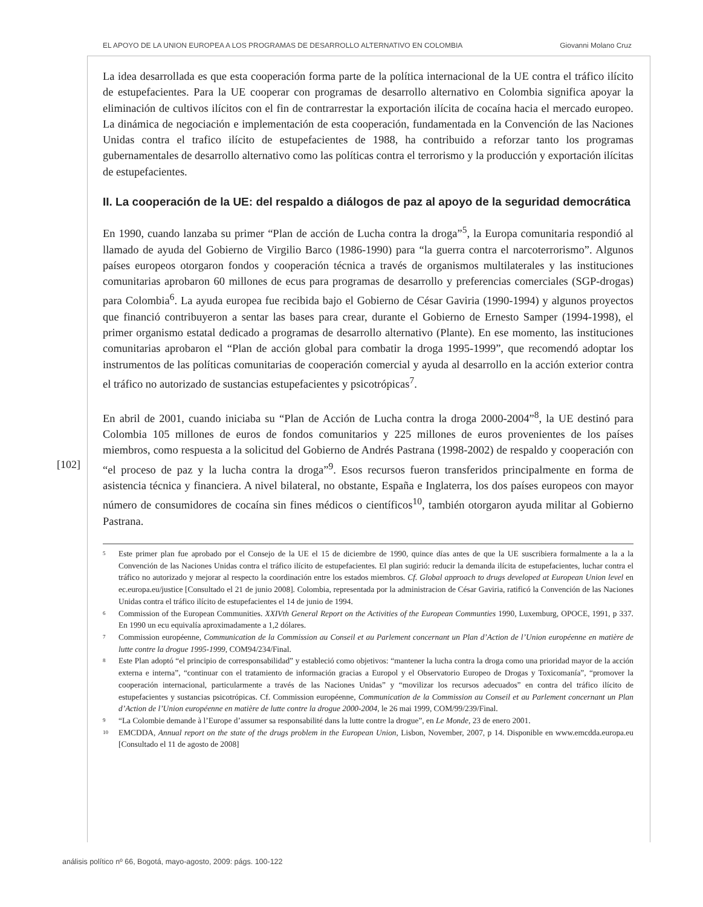EL APOYO DE LA UNION EUROPEA A LOS PROGRAMAS DE DESARROLLO ALTERNATIVO EN COLOMBIA Giovanni Molano Cruz
[102]
La idea desarrollada es que esta cooperación forma parte de la política internacional de la UE contra el tráfico ilícito de estupefacientes. Para la UE cooperar con programas de desarrollo alternativo en Colombia significa apoyar la eliminación de cultivos ilícitos con el fin de contrarrestar la exportación ilícita de cocaína hacia el mercado europeo. La dinámica de negociación e implementación de esta cooperación, fundamentada en la Convención de las Naciones Unidas contra el trafico ilícito de estupefacientes de 1988, ha contribuido a reforzar tanto los programas gubernamentales de desarrollo alternativo como las políticas contra el terrorismo y la producción y exportación ilícitas de estupefacientes.
II. La cooperación de la UE: del respaldo a diálogos de paz al apoyo de la seguridad democrática
En 1990, cuando lanzaba su primer “Plan de acción de Lucha contra la droga”<sup>5</sup>, la Europa comunitaria respondió al llamado de ayuda del Gobierno de Virgilio Barco (1986-1990) para “la guerra contra el narcoterrorismo”. Algunos países europeos otorgaron fondos y cooperación técnica a través de organismos multilaterales y las instituciones comunitarias aprobaron 60 millones de ecus para programas de desarrollo y preferencias comerciales (SGP-drogas) para Colombia<sup>6</sup>. La ayuda europea fue recibida bajo el Gobierno de César Gaviria (1990-1994) y algunos proyectos que financió contribuyeron a sentar las bases para crear, durante el Gobierno de Ernesto Samper (1994-1998), el primer organismo estatal dedicado a programas de desarrollo alternativo (Plante). En ese momento, las instituciones comunitarias aprobaron el “Plan de acción global para combatir la droga 1995-1999”, que recomendó adoptar los instrumentos de las políticas comunitarias de cooperación comercial y ayuda al desarrollo en la acción exterior contra el tráfico no autorizado de sustancias estupefacientes y psicotrópicas<sup>7</sup>.
En abril de 2001, cuando iniciaba su “Plan de Acción de Lucha contra la droga 2000-2004”<sup>8</sup>, la UE destinó para Colombia 105 millones de euros de fondos comunitarios y 225 millones de euros provenientes de los países miembros, como respuesta a la solicitud del Gobierno de Andrés Pastrana (1998-2002) de respaldo y cooperación con “el proceso de paz y la lucha contra la droga”<sup>9</sup>. Esos recursos fueron transferidos principalmente en forma de asistencia técnica y financiera. A nivel bilateral, no obstante, España e Inglaterra, los dos países europeos con mayor número de consumidores de cocaína sin fines médicos o científicos<sup>10</sup>, también otorgaron ayuda militar al Gobierno Pastrana.
5 Este primer plan fue aprobado por el Consejo de la UE el 15 de diciembre de 1990, quince días antes de que la UE suscribiera formalmente a la a la Convención de las Naciones Unidas contra el tráfico ilícito de estupefacientes. El plan sugirió: reducir la demanda ilícita de estupefacientes, luchar contra el tráfico no autorizado y mejorar al respecto la coordinación entre los estados miembros. Cf. Global approach to drugs developed at European Union level en ec.europa.eu/justice [Consultado el 21 de junio 2008]. Colombia, representada por la administracion de César Gaviria, ratificó la Convención de las Naciones Unidas contra el tráfico ilícito de estupefacientes el 14 de junio de 1994.
6 Commission of the European Communities. XXIVth General Report on the Activities of the European Communties 1990, Luxemburg, OPOCE, 1991, p 337. En 1990 un ecu equivalía aproximadamente a 1,2 dólares.
7 Commission européenne, Communication de la Commission au Conseil et au Parlement concernant un Plan d’Action de l’Union européenne en matière de lutte contre la drogue 1995-1999, COM94/234/Final.
8 Este Plan adoptó “el principio de corresponsabilidad” y estableció como objetivos: “mantener la lucha contra la droga como una prioridad mayor de la acción externa e interna”, “continuar con el tratamiento de información gracias a Europol y el Observatorio Europeo de Drogas y Toxicomanía”, “promover la cooperación internacional, particularmente a través de las Naciones Unidas” y “movilizar los recursos adecuados” en contra del tráfico ilícito de estupefacientes y sustancias psicotrópicas. Cf. Commission européenne, Communication de la Commission au Conseil et au Parlement concernant un Plan d’Action de l’Union européenne en matière de lutte contre la drogue 2000-2004, le 26 mai 1999, COM/99/239/Final.
9 “La Colombie demande à l’Europe d’assumer sa responsabilité dans la lutte contre la drogue”, en Le Monde, 23 de enero 2001.
10 EMCDDA, Annual report on the state of the drugs problem in the European Union, Lisbon, November, 2007, p 14. Disponible en www.emcdda.europa.eu [Consultado el 11 de agosto de 2008]
análisis político nº 66, Bogotá, mayo-agosto, 2009: págs. 100-122